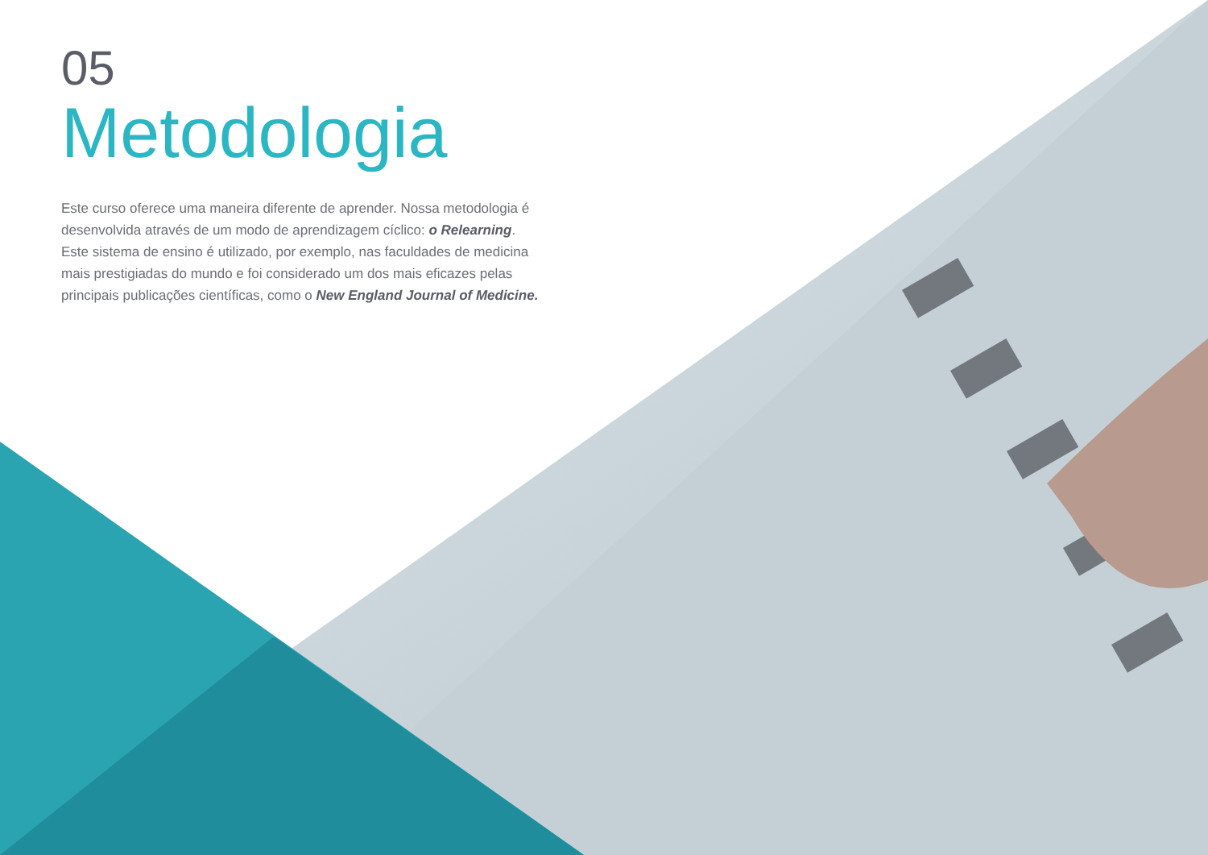05
Metodologia
Este curso oferece uma maneira diferente de aprender. Nossa metodologia é desenvolvida através de um modo de aprendizagem cíclico: o Relearning. Este sistema de ensino é utilizado, por exemplo, nas faculdades de medicina mais prestigiadas do mundo e foi considerado um dos mais eficazes pelas principais publicações científicas, como o New England Journal of Medicine.